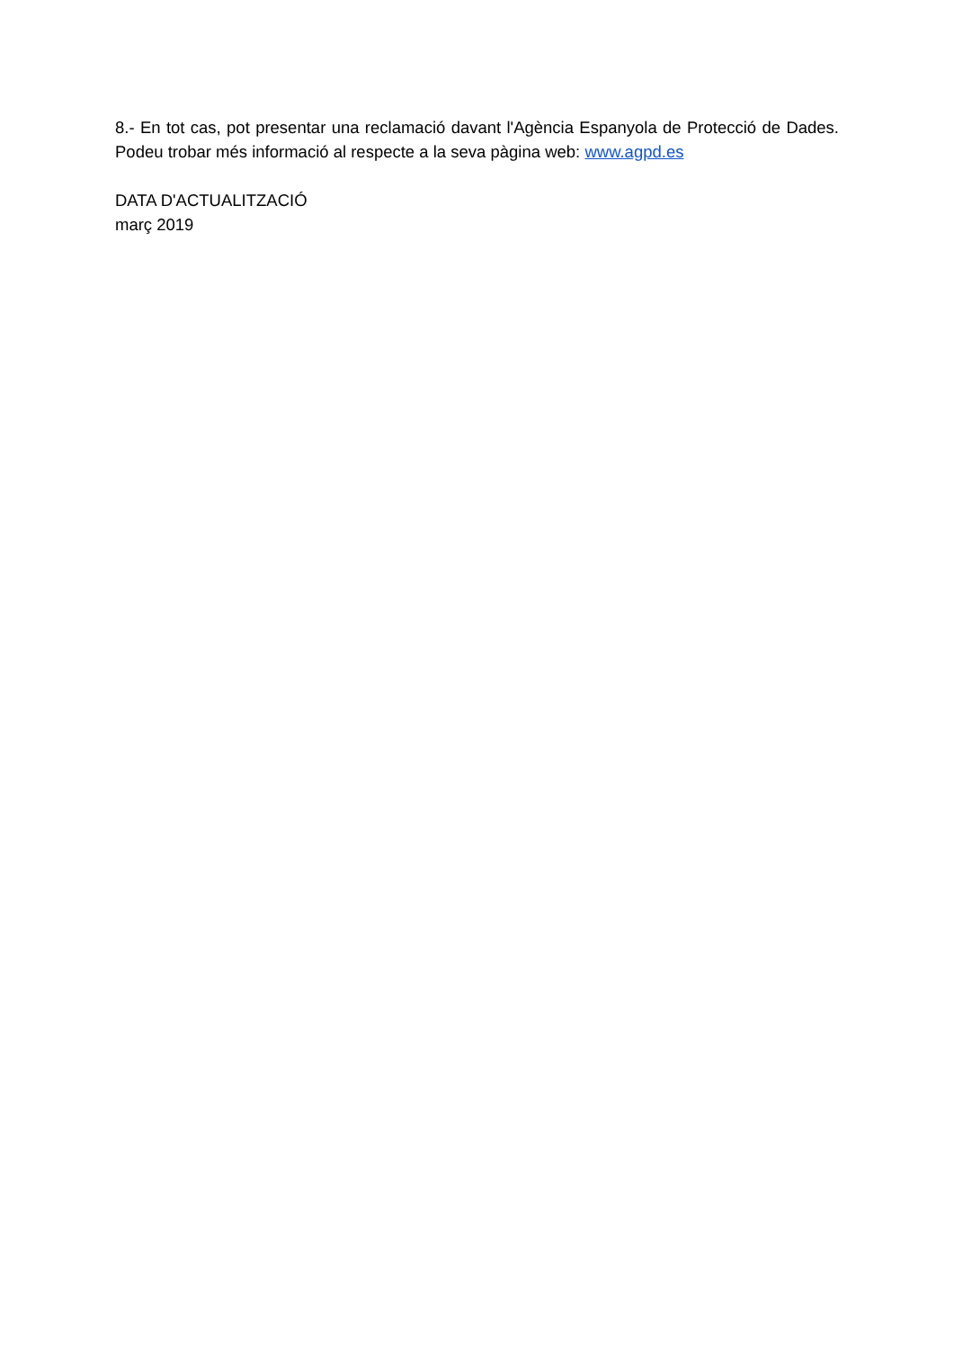8.- En tot cas, pot presentar una reclamació davant l'Agència Espanyola de Protecció de Dades. Podeu trobar més informació al respecte a la seva pàgina web: www.agpd.es
DATA D'ACTUALITZACIÓ
març 2019